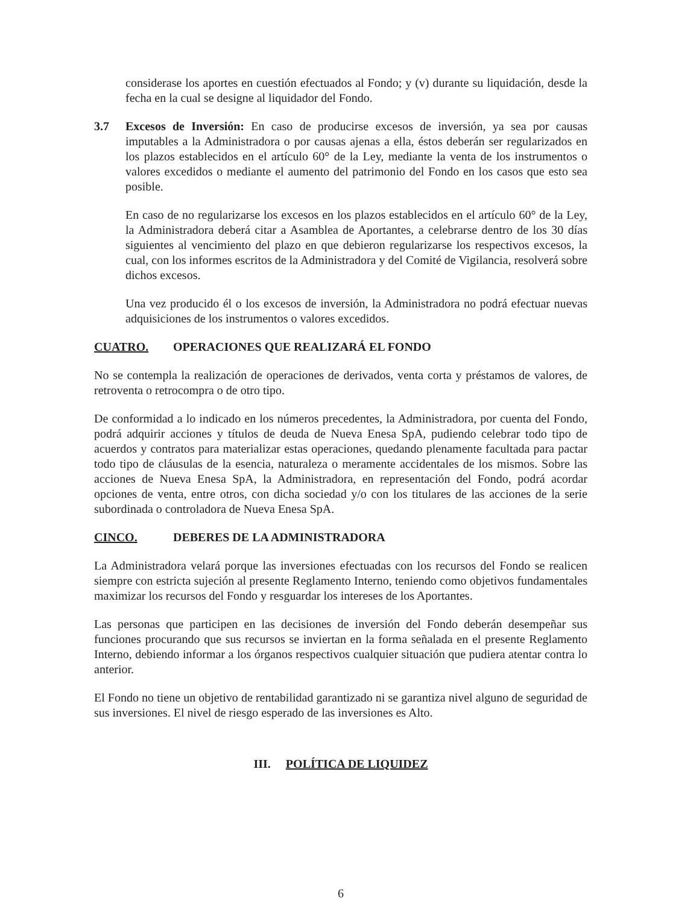considerase los aportes en cuestión efectuados al Fondo; y (v) durante su liquidación, desde la fecha en la cual se designe al liquidador del Fondo.
3.7 Excesos de Inversión: En caso de producirse excesos de inversión, ya sea por causas imputables a la Administradora o por causas ajenas a ella, éstos deberán ser regularizados en los plazos establecidos en el artículo 60° de la Ley, mediante la venta de los instrumentos o valores excedidos o mediante el aumento del patrimonio del Fondo en los casos que esto sea posible.
En caso de no regularizarse los excesos en los plazos establecidos en el artículo 60° de la Ley, la Administradora deberá citar a Asamblea de Aportantes, a celebrarse dentro de los 30 días siguientes al vencimiento del plazo en que debieron regularizarse los respectivos excesos, la cual, con los informes escritos de la Administradora y del Comité de Vigilancia, resolverá sobre dichos excesos.
Una vez producido él o los excesos de inversión, la Administradora no podrá efectuar nuevas adquisiciones de los instrumentos o valores excedidos.
CUATRO. OPERACIONES QUE REALIZARÁ EL FONDO
No se contempla la realización de operaciones de derivados, venta corta y préstamos de valores, de retroventa o retrocompra o de otro tipo.
De conformidad a lo indicado en los números precedentes, la Administradora, por cuenta del Fondo, podrá adquirir acciones y títulos de deuda de Nueva Enesa SpA, pudiendo celebrar todo tipo de acuerdos y contratos para materializar estas operaciones, quedando plenamente facultada para pactar todo tipo de cláusulas de la esencia, naturaleza o meramente accidentales de los mismos. Sobre las acciones de Nueva Enesa SpA, la Administradora, en representación del Fondo, podrá acordar opciones de venta, entre otros, con dicha sociedad y/o con los titulares de las acciones de la serie subordinada o controladora de Nueva Enesa SpA.
CINCO. DEBERES DE LA ADMINISTRADORA
La Administradora velará porque las inversiones efectuadas con los recursos del Fondo se realicen siempre con estricta sujeción al presente Reglamento Interno, teniendo como objetivos fundamentales maximizar los recursos del Fondo y resguardar los intereses de los Aportantes.
Las personas que participen en las decisiones de inversión del Fondo deberán desempeñar sus funciones procurando que sus recursos se inviertan en la forma señalada en el presente Reglamento Interno, debiendo informar a los órganos respectivos cualquier situación que pudiera atentar contra lo anterior.
El Fondo no tiene un objetivo de rentabilidad garantizado ni se garantiza nivel alguno de seguridad de sus inversiones. El nivel de riesgo esperado de las inversiones es Alto.
III. POLÍTICA DE LIQUIDEZ
6